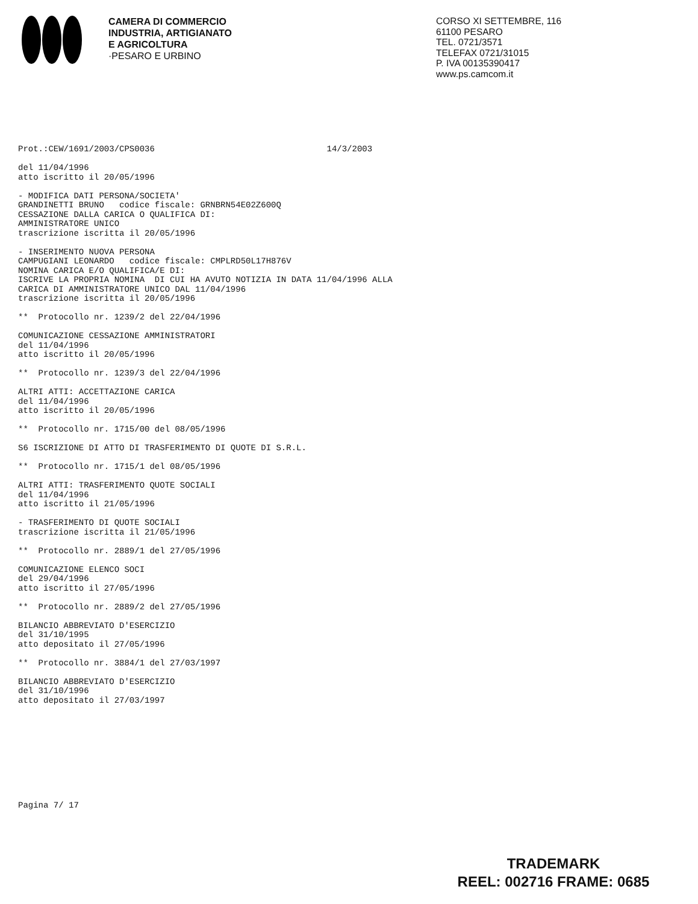CAMERA DI COMMERCIO
INDUSTRIA, ARTIGIANATO
E AGRICOLTURA
·PESARO E URBINO
CORSO XI SETTEMBRE, 116
61100 PESARO
TEL. 0721/3571
TELEFAX 0721/31015
P. IVA 00135390417
www.ps.camcom.it
Prot.:CEW/1691/2003/CPS0036 14/3/2003 del 11/04/1996 atto iscritto il 20/05/1996 - MODIFICA DATI PERSONA/SOCIETA' GRANDINETTI BRUNO codice fiscale: GRNBRN54E02Z600Q CESSAZIONE DALLA CARICA O QUALIFICA DI: AMMINISTRATORE UNICO trascrizione iscritta il 20/05/1996 - INSERIMENTO NUOVA PERSONA CAMPUGIANI LEONARDO codice fiscale: CMPLRD50L17H876V NOMINA CARICA E/O QUALIFICA/E DI: ISCRIVE LA PROPRIA NOMINA DI CUI HA AVUTO NOTIZIA IN DATA 11/04/1996 ALLA CARICA DI AMMINISTRATORE UNICO DAL 11/04/1996 trascrizione iscritta il 20/05/1996 ** Protocollo nr. 1239/2 del 22/04/1996 COMUNICAZIONE CESSAZIONE AMMINISTRATORI del 11/04/1996 atto iscritto il 20/05/1996 ** Protocollo nr. 1239/3 del 22/04/1996 ALTRI ATTI: ACCETTAZIONE CARICA del 11/04/1996 atto iscritto il 20/05/1996 ** Protocollo nr. 1715/00 del 08/05/1996 S6 ISCRIZIONE DI ATTO DI TRASFERIMENTO DI QUOTE DI S.R.L. ** Protocollo nr. 1715/1 del 08/05/1996 ALTRI ATTI: TRASFERIMENTO QUOTE SOCIALI del 11/04/1996 atto iscritto il 21/05/1996 - TRASFERIMENTO DI QUOTE SOCIALI trascrizione iscritta il 21/05/1996 ** Protocollo nr. 2889/1 del 27/05/1996 COMUNICAZIONE ELENCO SOCI del 29/04/1996 atto iscritto il 27/05/1996 ** Protocollo nr. 2889/2 del 27/05/1996 BILANCIO ABBREVIATO D'ESERCIZIO del 31/10/1995 atto depositato il 27/05/1996 ** Protocollo nr. 3884/1 del 27/03/1997 BILANCIO ABBREVIATO D'ESERCIZIO del 31/10/1996 atto depositato il 27/03/1997
Pagina 7/ 17
TRADEMARK
REEL: 002716 FRAME: 0685